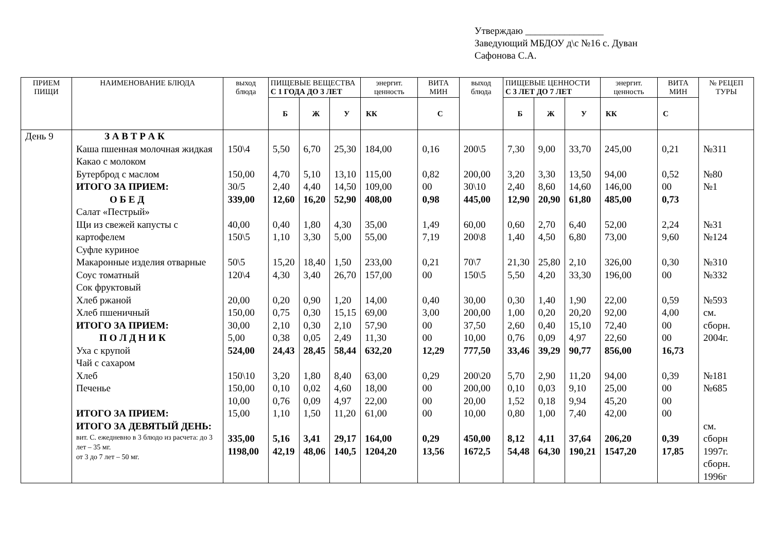Утверждаю ________________
Заведующий МБДОУ д\с №16 с. Дуван
Сафонова С.А.
| ПРИЕМ ПИЩИ | НАИМЕНОВАНИЕ БЛЮДА | выход блюда | ПИЩЕВЫЕ ВЕЩЕСТВА С 1 ГОДА ДО 3 ЛЕТ | | | энергит. ценность | ВИТА МИН | выход блюда | ПИЩЕВЫЕ ЦЕННОСТИ С 3 ЛЕТ ДО 7 ЛЕТ | | | энергит. ценность | ВИТА МИН | № РЕЦЕП ТУРЫ |
| --- | --- | --- | --- | --- | --- | --- | --- | --- | --- | --- | --- | --- | --- | --- |
| | | | Б | Ж | У | КК | С | | Б | Ж | У | КК | С | |
| День 9 | З А В Т Р А К Каша пшенная молочная жидкая Какао с молоком Бутерброд с маслом ИТОГО ЗА ПРИЕМ: О Б Е Д Салат «Пестрый» Щи из свежей капусты с картофелем Суфле куриное Макаронные изделия отварные Соус томатный Сок фруктовый Хлеб ржаной Хлеб пшеничный ИТОГО ЗА ПРИЕМ: П О Л Д Н И К Уха с крупой Чай с сахаром Хлеб Печенье ИТОГО ЗА ПРИЕМ: ИТОГО ЗА ДЕВЯТЫЙ ДЕНЬ: вит. С. ежедневно в 3 блюдо из расчета: до 3 лет – 35 мг. от 3 до 7 лет – 50 мг. | 150\4 150,00 30/5 339,00 40,00 150\5 50\5 120\4 20,00 150,00 30,00 5,00 524,00 150\10 150,00 10,00 15,00 335,00 1198,00 | 5,50 4,70 2,40 12,60 0,40 1,10 15,20 4,30 0,20 0,75 2,10 0,38 24,43 3,20 0,10 0,76 1,10 5,16 42,19 | 6,70 5,10 4,40 16,20 1,80 3,30 18,40 3,40 0,90 0,30 0,30 0,05 28,45 1,80 0,02 0,09 1,50 3,41 48,06 | 25,30 13,10 14,50 52,90 4,30 5,00 1,50 26,70 1,20 15,15 2,10 2,49 58,44 8,40 4,60 4,97 11,20 29,17 140,5 | 184,00 115,00 109,00 408,00 35,00 55,00 233,00 157,00 14,00 69,00 57,90 11,30 632,20 63,00 18,00 22,00 61,00 164,00 1204,20 | 0,16 0,82 00 0,98 1,49 7,19 0,21 00 0,40 3,00 00 00 12,29 0,29 00 00 00 0,29 13,56 | 200\5 200,00 30\10 445,00 60,00 200\8 70\7 150\5 30,00 200,00 37,50 10,00 777,50 200\20 200,00 20,00 10,00 450,00 1672,5 | 7,30 3,20 2,40 12,90 0,60 1,40 21,30 5,50 0,30 1,00 2,60 0,76 33,46 5,70 0,10 1,52 0,80 8,12 54,48 | 9,00 3,30 8,60 20,90 2,70 4,50 25,80 4,20 1,40 0,20 0,40 0,09 39,29 2,90 0,03 0,18 1,00 4,11 64,30 | 33,70 13,50 14,60 61,80 6,40 6,80 2,10 33,30 1,90 20,20 15,10 4,97 90,77 11,20 9,10 9,94 7,40 37,64 190,21 | 245,00 94,00 146,00 485,00 52,00 73,00 326,00 196,00 22,00 92,00 72,40 22,60 856,00 94,00 25,00 45,20 42,00 206,20 1547,20 | 0,21 0,52 00 0,73 2,24 9,60 0,30 00 0,59 4,00 00 00 16,73 0,39 00 00 00 0,39 17,85 | №311 №80 №1 №31 №124 №310 №332 №593 см. сборн. 2004г. №181 №685 см. сборн 1997г. сборн. 1996г |